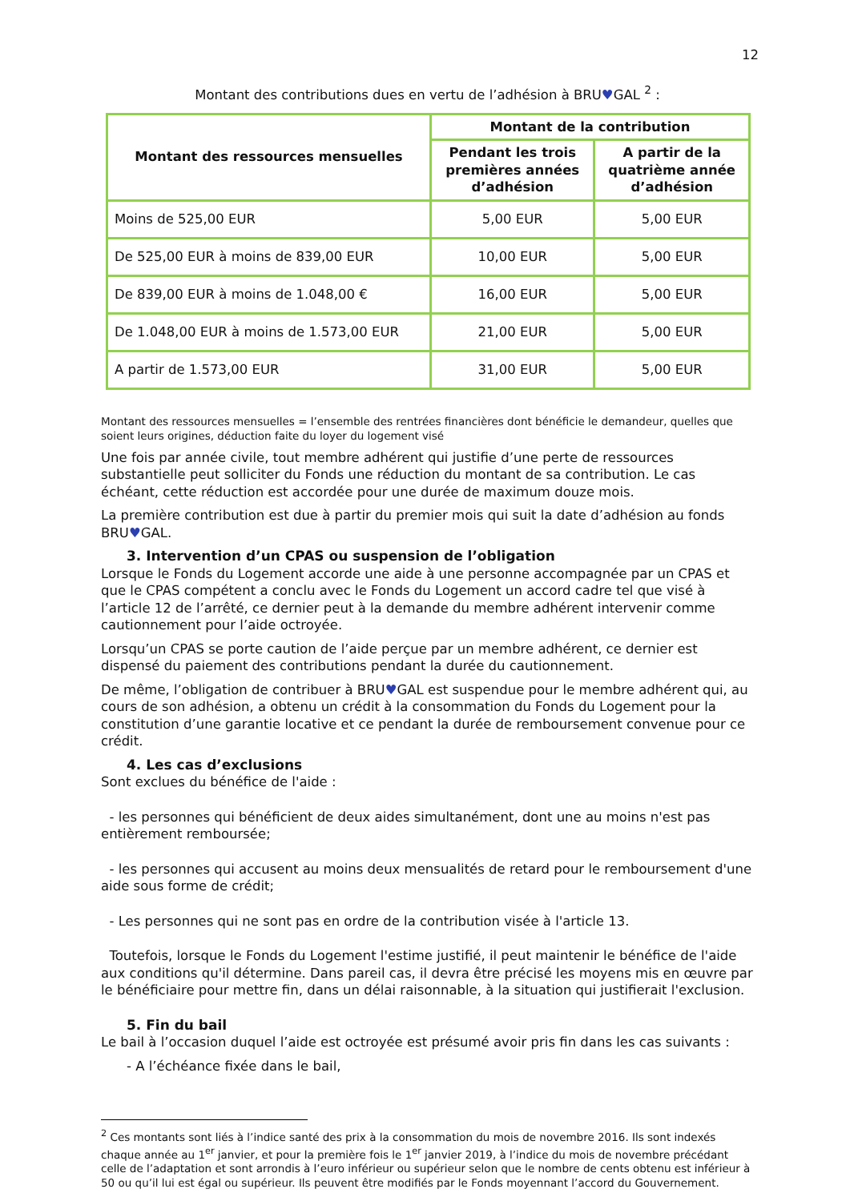12
Montant des contributions dues en vertu de l’adhésion à BRU♥GAL <sup>2</sup> :
| Montant des ressources mensuelles | Montant de la contribution | |
| --- | --- | --- |
| | Pendant les trois premières années d’adhésion | A partir de la quatrième année d’adhésion |
| Moins de 525,00 EUR | 5,00 EUR | 5,00 EUR |
| De 525,00 EUR à moins de 839,00 EUR | 10,00 EUR | 5,00 EUR |
| De 839,00 EUR à moins de 1.048,00 € | 16,00 EUR | 5,00 EUR |
| De 1.048,00 EUR à moins de 1.573,00 EUR | 21,00 EUR | 5,00 EUR |
| A partir de 1.573,00 EUR | 31,00 EUR | 5,00 EUR |
Montant des ressources mensuelles = l’ensemble des rentrées financières dont bénéficie le demandeur, quelles que soient leurs origines, déduction faite du loyer du logement visé
Une fois par année civile, tout membre adhérent qui justifie d’une perte de ressources substantielle peut solliciter du Fonds une réduction du montant de sa contribution. Le cas échéant, cette réduction est accordée pour une durée de maximum douze mois.
La première contribution est due à partir du premier mois qui suit la date d’adhésion au fonds BRU♥GAL.
3. Intervention d’un CPAS ou suspension de l’obligation
Lorsque le Fonds du Logement accorde une aide à une personne accompagnée par un CPAS et que le CPAS compétent a conclu avec le Fonds du Logement un accord cadre tel que visé à l’article 12 de l’arrêté, ce dernier peut à la demande du membre adhérent intervenir comme cautionnement pour l’aide octroyée.
Lorsqu’un CPAS se porte caution de l’aide perçue par un membre adhérent, ce dernier est dispensé du paiement des contributions pendant la durée du cautionnement.
De même, l’obligation de contribuer à BRU♥GAL est suspendue pour le membre adhérent qui, au cours de son adhésion, a obtenu un crédit à la consommation du Fonds du Logement pour la constitution d’une garantie locative et ce pendant la durée de remboursement convenue pour ce crédit.
4. Les cas d’exclusions
Sont exclues du bénéfice de l'aide :
- les personnes qui bénéficient de deux aides simultanément, dont une au moins n'est pas entièrement remboursée;
- les personnes qui accusent au moins deux mensualités de retard pour le remboursement d'une aide sous forme de crédit;
- Les personnes qui ne sont pas en ordre de la contribution visée à l'article 13.
Toutefois, lorsque le Fonds du Logement l'estime justifié, il peut maintenir le bénéfice de l'aide aux conditions qu'il détermine. Dans pareil cas, il devra être précisé les moyens mis en œuvre par le bénéficiaire pour mettre fin, dans un délai raisonnable, à la situation qui justifierait l'exclusion.
5. Fin du bail
Le bail à l’occasion duquel l’aide est octroyée est présumé avoir pris fin dans les cas suivants :
- A l’échéance fixée dans le bail,
<sup>2</sup> Ces montants sont liés à l’indice santé des prix à la consommation du mois de novembre 2016. Ils sont indexés chaque année au 1<sup>er</sup> janvier, et pour la première fois le 1<sup>er</sup> janvier 2019, à l’indice du mois de novembre précédant celle de l’adaptation et sont arrondis à l’euro inférieur ou supérieur selon que le nombre de cents obtenu est inférieur à 50 ou qu’il lui est égal ou supérieur. Ils peuvent être modifiés par le Fonds moyennant l’accord du Gouvernement.